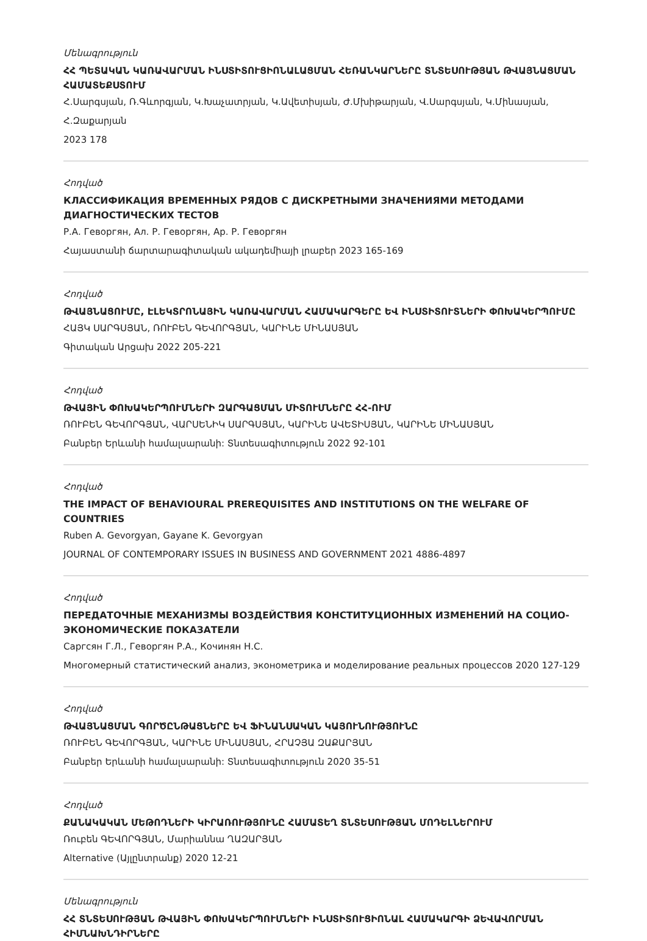Մենագրություն
ՀՀ ՊԵՏԱԿԱՆ ԿԱՌԱՎԱՐՄԱՆ ԻՆՍՏԻՏՈՒՑԻՈՆԱԼԱՑՄԱՆ ՀԵՌԱՆԿԱՐՆԵՐԸ ՏՆՏԵՍՈՒԹՅԱՆ ԹՎԱՅՆԱՑՄԱՆ ՀԱՄԱՏԵՔՍՏՈՒՄ
Հ.Սարգսյան, Ռ.Գևորգյան, Կ.Խաչատրյան, Կ.Ավետիսյան, Ժ.Մխիթարյան, Վ.Սարգսյան, Կ.Մինասյան, Հ.Զաքարյան
2023 178
Հոդված
КЛАССИФИКАЦИЯ ВРЕМЕННЫХ РЯДОВ С ДИСКРЕТНЫМИ ЗНАЧЕНИЯМИ МЕТОДАМИ ДИАГНОСТИЧЕСКИХ ТЕСТОВ
Р.А. Геворгян, Ал. Р. Геворгян, Ар. Р. Геворгян
Հայաստանի ճարտարագիտական ակադեմիայի լրաբեր 2023 165-169
Հոդված
ԹՎԱՅՆԱՑՈՒՄԸ, ԷԼԵԿՏՐՈՆԱՅԻՆ ԿԱՌԱՎԱՐՄԱՆ ՀԱՄԱԿԱՐԳԵՐԸ ԵՎ ԻՆՍՏԻՏՈՒՏՆԵՐԻ ՓՈԽԱԿԵՐՊՈՒՄԸ
ՀԱՅԿ ՍԱՐԳՍՅԱՆ, ՌՈՒԲԵՆ ԳԵՎՈՐԳՅԱՆ, ԿԱՐԻՆԵ ՄԻՆԱՍՅԱՆ
Գիտական Արցախ 2022 205-221
Հոդված
ԹՎԱՅԻՆ ՓՈԽԱԿԵՐՊՈՒՄՆԵՐԻ ԶԱՐԳԱՑՄԱՆ ՄԻՏՈՒՄՆԵՐԸ ՀՀ-ՈՒՄ
ՌՈՒԲԵՆ ԳԵՎՈՐԳՅԱՆ, ՎԱՐՍԵՆԻԿ ՍԱՐԳՍՅԱՆ, ԿԱՐԻՆԵ ԱՎԵՏԻՍՅԱՆ, ԿԱՐԻՆԵ ՄԻՆԱՍՅԱՆ
Բանբեր Երևանի համալսարանի: Տնտեսագիտություն 2022 92-101
Հոդված
THE IMPACT OF BEHAVIOURAL PREREQUISITES AND INSTITUTIONS ON THE WELFARE OF COUNTRIES
Ruben A. Gevorgyan, Gayane K. Gevorgyan
JOURNAL OF CONTEMPORARY ISSUES IN BUSINESS AND GOVERNMENT 2021 4886-4897
Հոդված
ПЕРЕДАТОЧНЫЕ МЕХАНИЗМЫ ВОЗДЕЙСТВИЯ КОНСТИТУЦИОННЫХ ИЗМЕНЕНИЙ НА СОЦИО-ЭКОНОМИЧЕСКИЕ ПОКАЗАТЕЛИ
Саргсян Г.Л., Геворгян Р.А., Кочинян Н.С.
Многомерный статистический анализ, эконометрика и моделирование реальных процессов 2020 127-129
Հոդված
ԹՎԱՅՆԱՑՄԱՆ ԳՈՐԾԸՆԹԱՑՆԵՐԸ ԵՎ ՖԻՆԱՆՍԱԿԱՆ ԿԱՅՈՒՆՈՒԹՅՈՒՆԸ
ՌՈՒԲԵՆ ԳԵՎՈՐԳՅԱՆ, ԿԱՐԻՆԵ ՄԻՆԱՍՅԱՆ, ՀՐԱՉՅԱ ԶԱՔԱՐՅԱՆ
Բանբեր Երևանի համալսարանի: Տնտեսագիտություն 2020 35-51
Հոդված
ՔԱՆԱԿԱԿԱՆ ՄԵԹՈԴՆԵՐԻ ԿԻՐԱՌՈՒԹՅՈՒՆԸ ՀԱՄԱՏԵՂ ՏՆՏԵՍՈՒԹՅԱՆ ՄՈԴԵԼՆԵՐՈՒՄ
Ռուբեն ԳԵՎՈՐԳՅԱՆ, Մարիաննա ՂԱԶԱՐՅԱՆ
Alternative (Այլընտրանք) 2020 12-21
Մենագրություն
ՀՀ ՏՆՏԵՍՈՒԹՅԱՆ ԹՎԱՅԻՆ ՓՈԽԱԿԵՐՊՈՒՄՆԵՐԻ ԻՆՍՏԻՏՈՒՑԻՈՆԱԼ ՀԱՄԱԿԱՐԳԻ ՁԵՎԱՎՈՐՄԱՆ ՀԻՄՆԱԽՆԴԻՐՆԵՐԸ